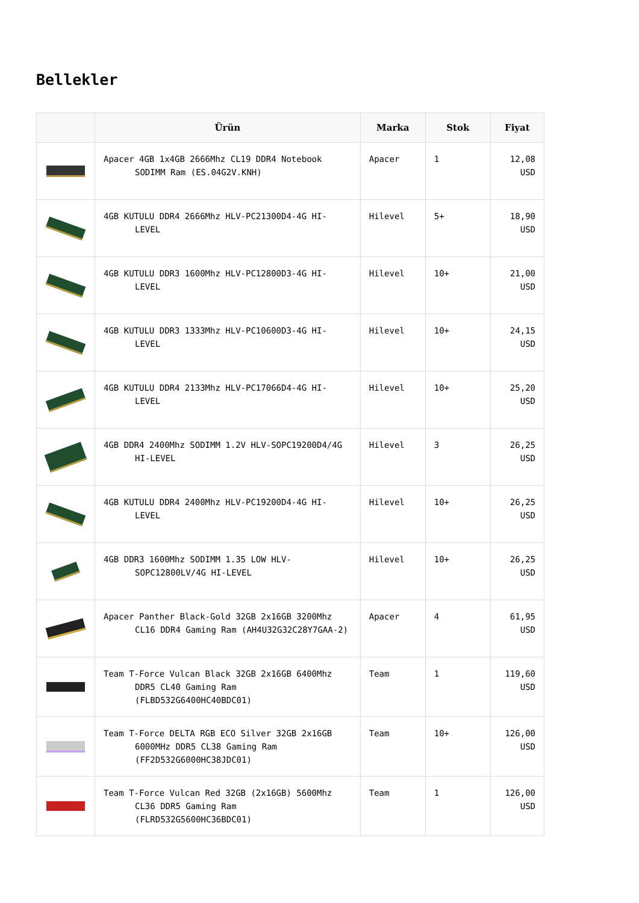Bellekler
| | Ürün | Marka | Stok | Fiyat |
| --- | --- | --- | --- | --- |
| | Apacer 4GB 1x4GB 2666Mhz CL19 DDR4 Notebook SODIMM Ram (ES.04G2V.KNH) | Apacer | 1 | 12,08 USD |
| | 4GB KUTULU DDR4 2666Mhz HLV-PC21300D4-4G HI-LEVEL | Hilevel | 5+ | 18,90 USD |
| | 4GB KUTULU DDR3 1600Mhz HLV-PC12800D3-4G HI-LEVEL | Hilevel | 10+ | 21,00 USD |
| | 4GB KUTULU DDR3 1333Mhz HLV-PC10600D3-4G HI-LEVEL | Hilevel | 10+ | 24,15 USD |
| | 4GB KUTULU DDR4 2133Mhz HLV-PC17066D4-4G HI-LEVEL | Hilevel | 10+ | 25,20 USD |
| | 4GB DDR4 2400Mhz SODIMM 1.2V HLV-SOPC19200D4/4G HI-LEVEL | Hilevel | 3 | 26,25 USD |
| | 4GB KUTULU DDR4 2400Mhz HLV-PC19200D4-4G HI-LEVEL | Hilevel | 10+ | 26,25 USD |
| | 4GB DDR3 1600Mhz SODIMM 1.35 LOW HLV-SOPC12800LV/4G HI-LEVEL | Hilevel | 10+ | 26,25 USD |
| | Apacer Panther Black-Gold 32GB 2x16GB 3200Mhz CL16 DDR4 Gaming Ram (AH4U32G32C28Y7GAA-2) | Apacer | 4 | 61,95 USD |
| | Team T-Force Vulcan Black 32GB 2x16GB 6400Mhz DDR5 CL40 Gaming Ram (FLBD532G6400HC40BDC01) | Team | 1 | 119,60 USD |
| | Team T-Force DELTA RGB ECO Silver 32GB 2x16GB 6000MHz DDR5 CL38 Gaming Ram (FF2D532G6000HC38JDC01) | Team | 10+ | 126,00 USD |
| | Team T-Force Vulcan Red 32GB (2x16GB) 5600Mhz CL36 DDR5 Gaming Ram (FLRD532G5600HC36BDC01) | Team | 1 | 126,00 USD |